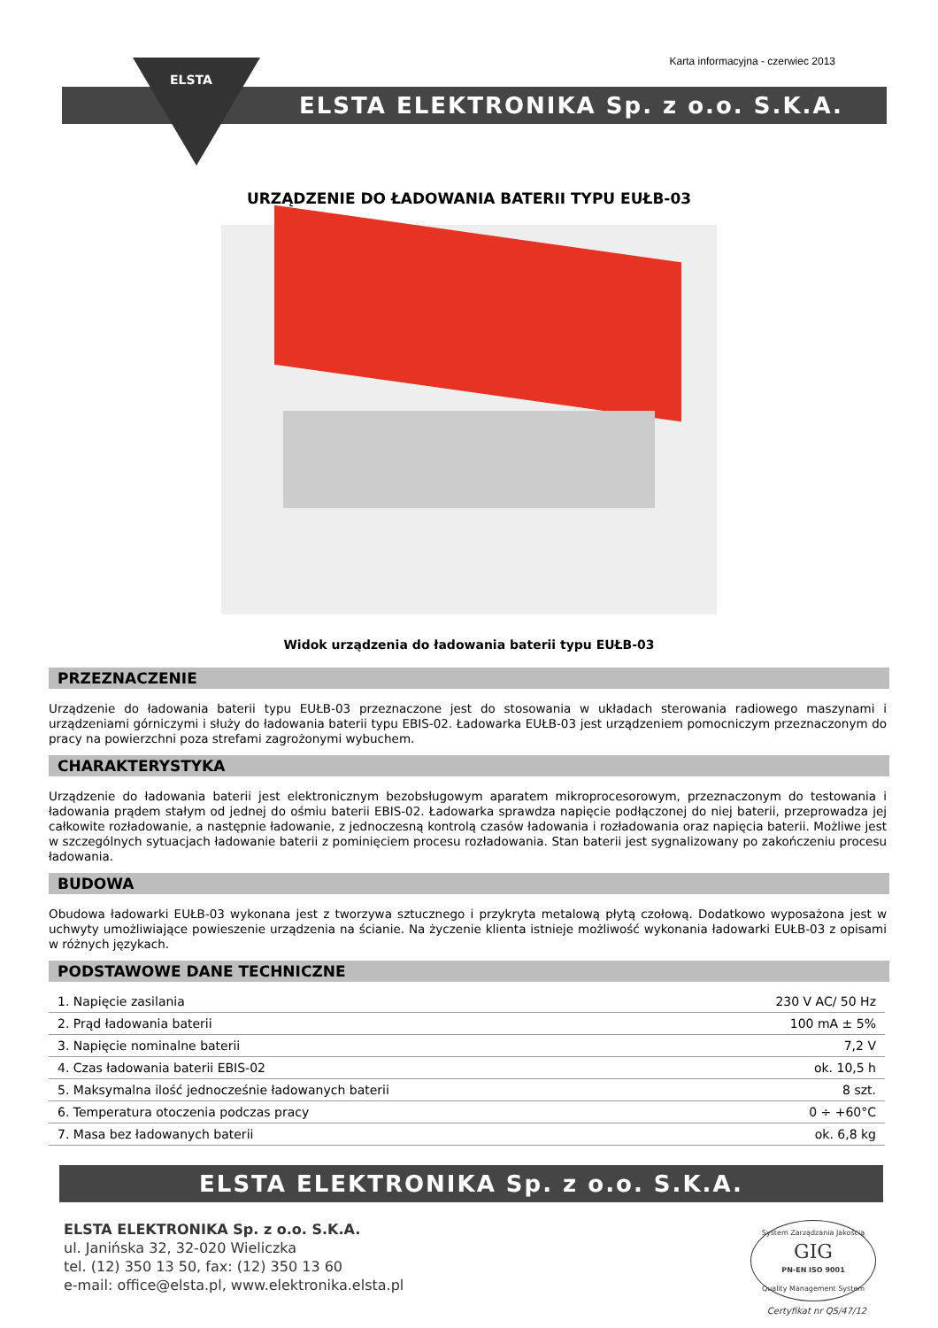Karta informacyjna - czerwiec 2013
ELSTA ELEKTRONIKA Sp. z o.o. S.K.A.
ELSTA
URZĄDZENIE DO ŁADOWANIA BATERII TYPU EUŁB-03
Widok urządzenia do ładowania baterii typu EUŁB-03
PRZEZNACZENIE
Urządzenie do ładowania baterii typu EUŁB-03 przeznaczone jest do stosowania w układach sterowania radiowego maszynami i urządzeniami górniczymi i służy do ładowania baterii typu EBIS-02. Ładowarka EUŁB-03 jest urządzeniem pomocniczym przeznaczonym do pracy na powierzchni poza strefami zagrożonymi wybuchem.
CHARAKTERYSTYKA
Urządzenie do ładowania baterii jest elektronicznym bezobsługowym aparatem mikroprocesorowym, przeznaczonym do testowania i ładowania prądem stałym od jednej do ośmiu baterii EBIS-02. Ładowarka sprawdza napięcie podłączonej do niej baterii, przeprowadza jej całkowite rozładowanie, a następnie ładowanie, z jednoczesną kontrolą czasów ładowania i rozładowania oraz napięcia baterii. Możliwe jest w szczególnych sytuacjach ładowanie baterii z pominięciem procesu rozładowania. Stan baterii jest sygnalizowany po zakończeniu procesu ładowania.
BUDOWA
Obudowa ładowarki EUŁB-03 wykonana jest z tworzywa sztucznego i przykryta metalową płytą czołową. Dodatkowo wyposażona jest w uchwyty umożliwiające powieszenie urządzenia na ścianie. Na życzenie klienta istnieje możliwość wykonania ładowarki EUŁB-03 z opisami w różnych językach.
PODSTAWOWE DANE TECHNICZNE
| 1. Napięcie zasilania | 230 V AC/ 50 Hz |
| 2. Prąd ładowania baterii | 100 mA ± 5% |
| 3. Napięcie nominalne baterii | 7,2 V |
| 4. Czas ładowania baterii EBIS-02 | ok. 10,5 h |
| 5. Maksymalna ilość jednocześnie ładowanych baterii | 8 szt. |
| 6. Temperatura otoczenia podczas pracy | 0 ÷ +60°C |
| 7. Masa bez ładowanych baterii | ok. 6,8 kg |
ELSTA ELEKTRONIKA Sp. z o.o. S.K.A.
ELSTA ELEKTRONIKA Sp. z o.o. S.K.A.
ul. Janińska 32, 32-020 Wieliczka
tel. (12) 350 13 50, fax: (12) 350 13 60
e-mail: office@elsta.pl, www.elektronika.elsta.pl
System Zarządzania Jakością
GIG
PN-EN ISO 9001
Quality Management System
Certyfikat nr QS/47/12